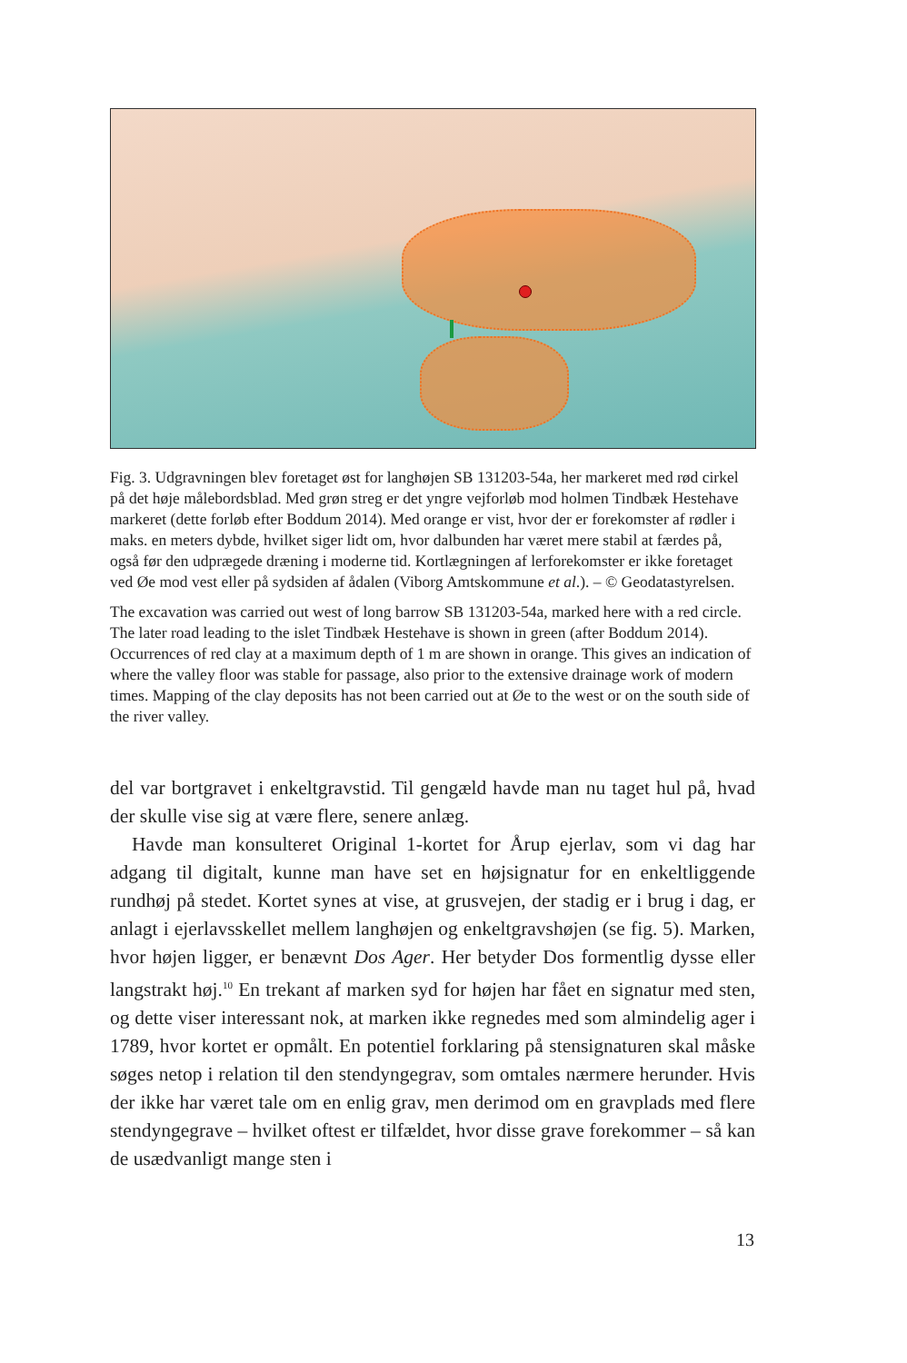Fig. 3. Udgravningen blev foretaget øst for langhøjen SB 131203-54a, her markeret med rød cirkel på det høje målebordsblad. Med grøn streg er det yngre vejforløb mod holmen Tindbæk Hestehave markeret (dette forløb efter Boddum 2014). Med orange er vist, hvor der er forekomster af rødler i maks. en meters dybde, hvilket siger lidt om, hvor dalbunden har været mere stabil at færdes på, også før den udprægede dræning i moderne tid. Kortlægningen af lerforekomster er ikke foretaget ved Øe mod vest eller på sydsiden af ådalen (Viborg Amtskommune et al.). – © Geodatastyrelsen.
The excavation was carried out west of long barrow SB 131203-54a, marked here with a red circle. The later road leading to the islet Tindbæk Hestehave is shown in green (after Boddum 2014). Occurrences of red clay at a maximum depth of 1 m are shown in orange. This gives an indication of where the valley floor was stable for passage, also prior to the extensive drainage work of modern times. Mapping of the clay deposits has not been carried out at Øe to the west or on the south side of the river valley.
del var bortgravet i enkeltgravstid. Til gengæld havde man nu taget hul på, hvad der skulle vise sig at være flere, senere anlæg.
Havde man konsulteret Original 1-kortet for Årup ejerlav, som vi dag har adgang til digitalt, kunne man have set en højsignatur for en enkeltliggende rundhøj på stedet. Kortet synes at vise, at grusvejen, der stadig er i brug i dag, er anlagt i ejerlavsskellet mellem langhøjen og enkeltgravshøjen (se fig. 5). Marken, hvor højen ligger, er benævnt Dos Ager. Her betyder Dos formentlig dysse eller langstrakt høj.<sup>10</sup> En trekant af marken syd for højen har fået en signatur med sten, og dette viser interessant nok, at marken ikke regnedes med som almindelig ager i 1789, hvor kortet er opmålt. En potentiel forklaring på stensignaturen skal måske søges netop i relation til den stendyngegrav, som omtales nærmere herunder. Hvis der ikke har været tale om en enlig grav, men derimod om en gravplads med flere stendyngegrave – hvilket oftest er tilfældet, hvor disse grave forekommer – så kan de usædvanligt mange sten i
13